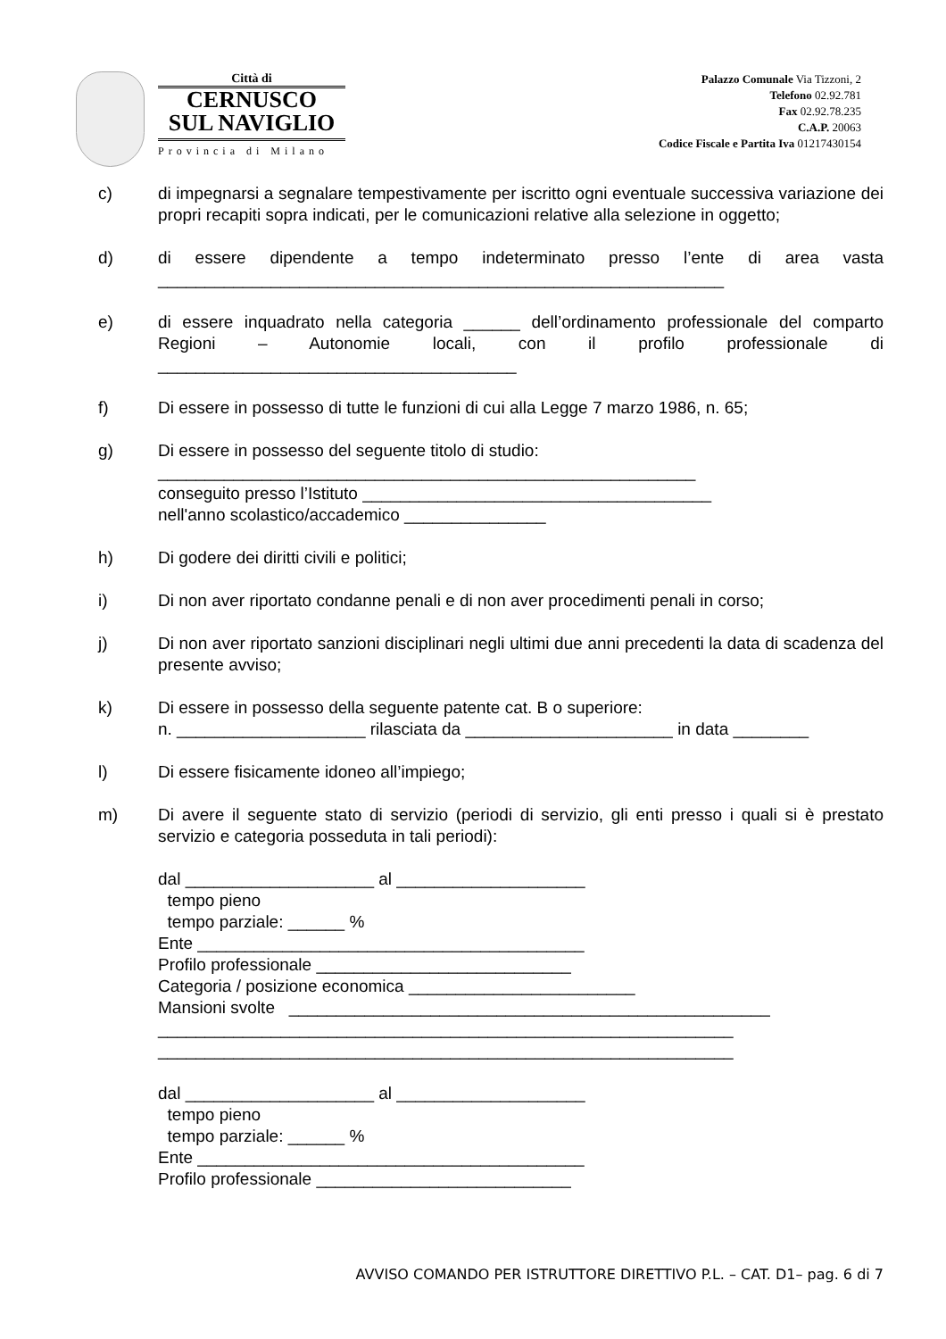Città di
CERNUSCO
SUL NAVIGLIO
Provincia di Milano
Palazzo Comunale Via Tizzoni, 2
Telefono 02.92.781
Fax 02.92.78.235
C.A.P. 20063
Codice Fiscale e Partita Iva 01217430154
c) di impegnarsi a segnalare tempestivamente per iscritto ogni eventuale successiva variazione dei propri recapiti sopra indicati, per le comunicazioni relative alla selezione in oggetto;
d) di essere dipendente a tempo indeterminato presso l’ente di area vasta ____________________________________________________________
e) di essere inquadrato nella categoria ______ dell’ordinamento professionale del comparto Regioni – Autonomie locali, con il profilo professionale di ______________________________________
f) Di essere in possesso di tutte le funzioni di cui alla Legge 7 marzo 1986, n. 65;
g) Di essere in possesso del seguente titolo di studio:
_________________________________________________________
conseguito presso l’Istituto _____________________________________
nell'anno scolastico/accademico _______________
h) Di godere dei diritti civili e politici;
i) Di non aver riportato condanne penali e di non aver procedimenti penali in corso;
j) Di non aver riportato sanzioni disciplinari negli ultimi due anni precedenti la data di scadenza del presente avviso;
k) Di essere in possesso della seguente patente cat. B o superiore:
n. ____________________ rilasciata da ______________________ in data ________
l) Di essere fisicamente idoneo all’impiego;
m) Di avere il seguente stato di servizio (periodi di servizio, gli enti presso i quali si è prestato servizio e categoria posseduta in tali periodi):
dal ____________________ al ____________________
tempo pieno
tempo parziale: ______ %
Ente _________________________________________
Profilo professionale ___________________________
Categoria / posizione economica ________________________
Mansioni svolte ___________________________________________________
_____________________________________________________________
_____________________________________________________________
dal ____________________ al ____________________
tempo pieno
tempo parziale: ______ %
Ente _________________________________________
Profilo professionale ___________________________
AVVISO COMANDO PER ISTRUTTORE DIRETTIVO P.L. – CAT. D1– pag. 6 di 7